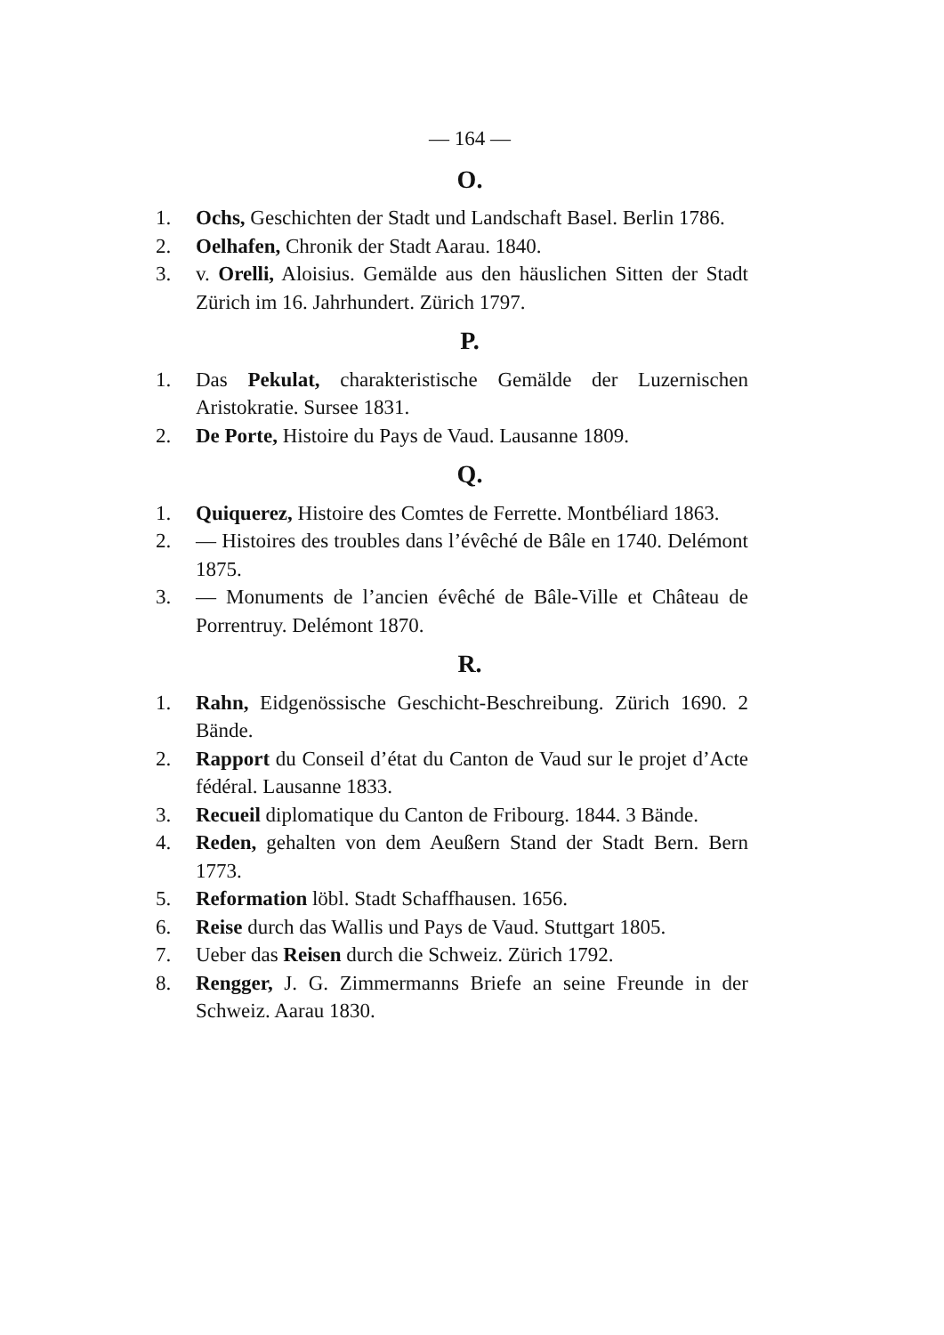— 164 —
O.
1. Ochs, Geschichten der Stadt und Landschaft Basel. Berlin 1786.
2. Oelhafen, Chronik der Stadt Aarau. 1840.
3. v. Orelli, Aloisius. Gemälde aus den häuslichen Sitten der Stadt Zürich im 16. Jahrhundert. Zürich 1797.
P.
1. Das Pekulat, charakteristische Gemälde der Luzernischen Aristokratie. Sursee 1831.
2. De Porte, Histoire du Pays de Vaud. Lausanne 1809.
Q.
1. Quiquerez, Histoire des Comtes de Ferrette. Montbéliard 1863.
2. — Histoires des troubles dans l’évêché de Bâle en 1740. Delémont 1875.
3. — Monuments de l’ancien évêché de Bâle-Ville et Château de Porrentruy. Delémont 1870.
R.
1. Rahn, Eidgenössische Geschicht-Beschreibung. Zürich 1690. 2 Bände.
2. Rapport du Conseil d’état du Canton de Vaud sur le projet d’Acte fédéral. Lausanne 1833.
3. Recueil diplomatique du Canton de Fribourg. 1844. 3 Bände.
4. Reden, gehalten von dem Aeußern Stand der Stadt Bern. Bern 1773.
5. Reformation löbl. Stadt Schaffhausen. 1656.
6. Reise durch das Wallis und Pays de Vaud. Stuttgart 1805.
7. Ueber das Reisen durch die Schweiz. Zürich 1792.
8. Rengger, J. G. Zimmermanns Briefe an seine Freunde in der Schweiz. Aarau 1830.